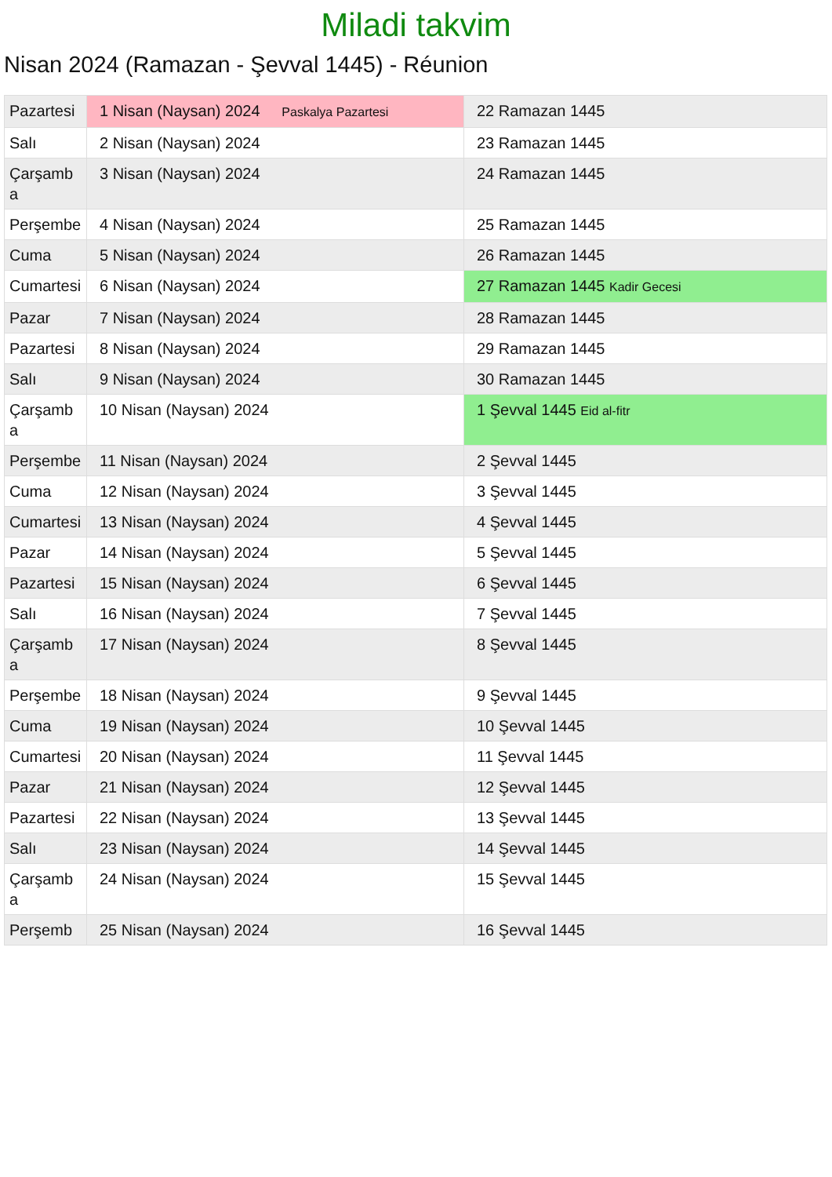Miladi takvim
Nisan 2024 (Ramazan - Şevval 1445) - Réunion
| Pazartesi | 1 Nisan (Naysan) 2024 Paskalya Pazartesi | 22 Ramazan 1445 |
| Salı | 2 Nisan (Naysan) 2024 | 23 Ramazan 1445 |
| Çarşamba | 3 Nisan (Naysan) 2024 | 24 Ramazan 1445 |
| Perşembe | 4 Nisan (Naysan) 2024 | 25 Ramazan 1445 |
| Cuma | 5 Nisan (Naysan) 2024 | 26 Ramazan 1445 |
| Cumartesi | 6 Nisan (Naysan) 2024 | 27 Ramazan 1445 Kadir Gecesi |
| Pazar | 7 Nisan (Naysan) 2024 | 28 Ramazan 1445 |
| Pazartesi | 8 Nisan (Naysan) 2024 | 29 Ramazan 1445 |
| Salı | 9 Nisan (Naysan) 2024 | 30 Ramazan 1445 |
| Çarşamba | 10 Nisan (Naysan) 2024 | 1 Şevval 1445 Eid al-fitr |
| Perşembe | 11 Nisan (Naysan) 2024 | 2 Şevval 1445 |
| Cuma | 12 Nisan (Naysan) 2024 | 3 Şevval 1445 |
| Cumartesi | 13 Nisan (Naysan) 2024 | 4 Şevval 1445 |
| Pazar | 14 Nisan (Naysan) 2024 | 5 Şevval 1445 |
| Pazartesi | 15 Nisan (Naysan) 2024 | 6 Şevval 1445 |
| Salı | 16 Nisan (Naysan) 2024 | 7 Şevval 1445 |
| Çarşamba | 17 Nisan (Naysan) 2024 | 8 Şevval 1445 |
| Perşembe | 18 Nisan (Naysan) 2024 | 9 Şevval 1445 |
| Cuma | 19 Nisan (Naysan) 2024 | 10 Şevval 1445 |
| Cumartesi | 20 Nisan (Naysan) 2024 | 11 Şevval 1445 |
| Pazar | 21 Nisan (Naysan) 2024 | 12 Şevval 1445 |
| Pazartesi | 22 Nisan (Naysan) 2024 | 13 Şevval 1445 |
| Salı | 23 Nisan (Naysan) 2024 | 14 Şevval 1445 |
| Çarşamba | 24 Nisan (Naysan) 2024 | 15 Şevval 1445 |
| Perşemb | 25 Nisan (Naysan) 2024 | 16 Şevval 1445 |